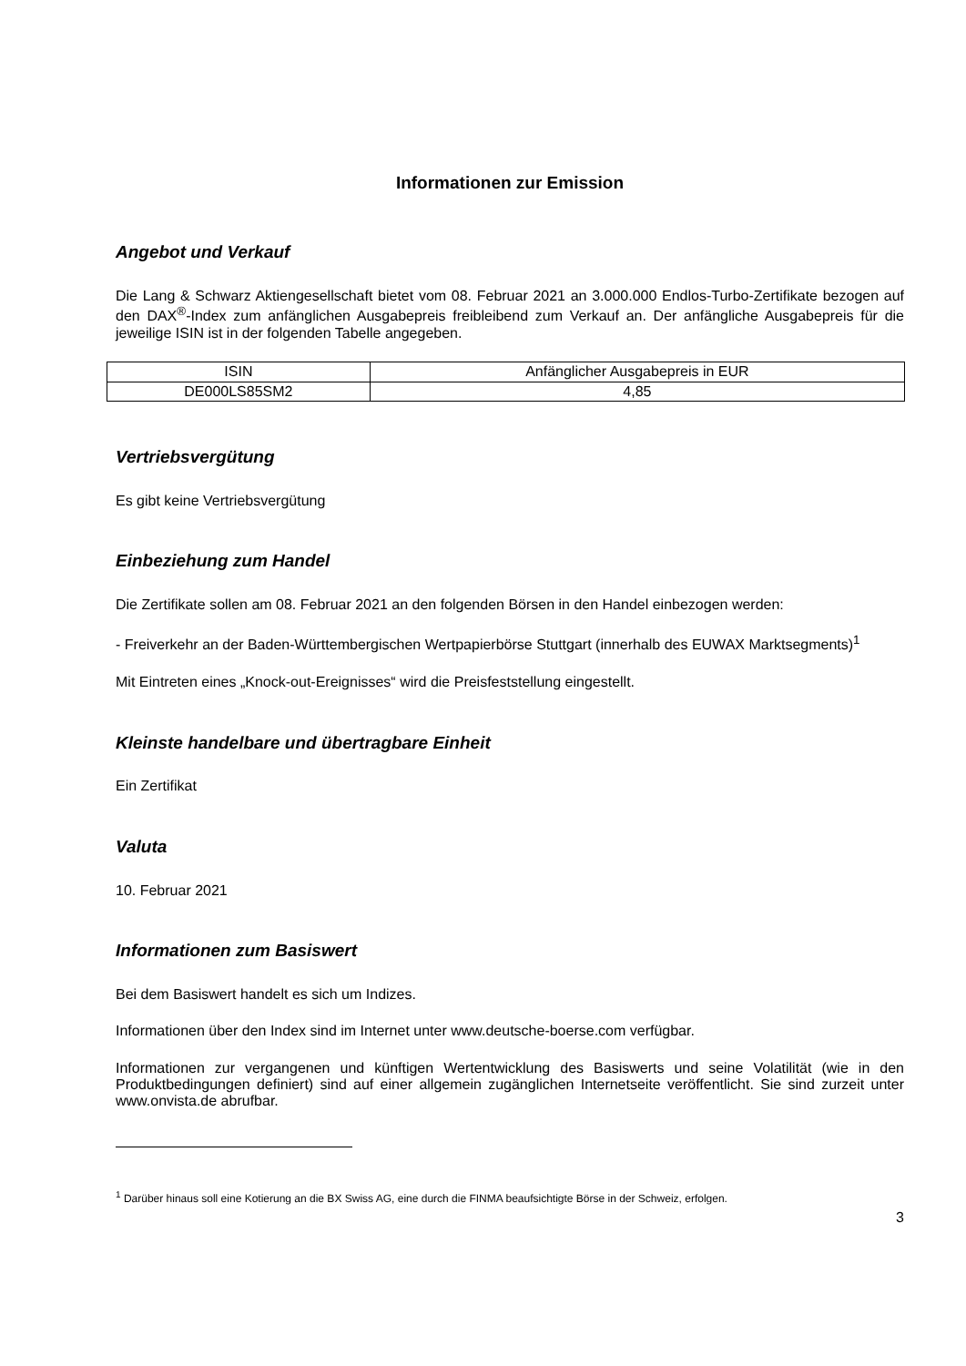Informationen zur Emission
Angebot und Verkauf
Die Lang & Schwarz Aktiengesellschaft bietet vom 08. Februar 2021 an 3.000.000 Endlos-Turbo-Zertifikate bezogen auf den DAX<sup>®</sup>-Index zum anfänglichen Ausgabepreis freibleibend zum Verkauf an. Der anfängliche Ausgabepreis für die jeweilige ISIN ist in der folgenden Tabelle angegeben.
| ISIN | Anfänglicher Ausgabepreis in EUR |
| DE000LS85SM2 | 4,85 |
Vertriebsvergütung
Es gibt keine Vertriebsvergütung
Einbeziehung zum Handel
Die Zertifikate sollen am 08. Februar 2021 an den folgenden Börsen in den Handel einbezogen werden:
- Freiverkehr an der Baden-Württembergischen Wertpapierbörse Stuttgart (innerhalb des EUWAX Marktsegments)<sup>1</sup>
Mit Eintreten eines „Knock-out-Ereignisses“ wird die Preisfeststellung eingestellt.
Kleinste handelbare und übertragbare Einheit
Ein Zertifikat
Valuta
10. Februar 2021
Informationen zum Basiswert
Bei dem Basiswert handelt es sich um Indizes.
Informationen über den Index sind im Internet unter www.deutsche-boerse.com verfügbar.
Informationen zur vergangenen und künftigen Wertentwicklung des Basiswerts und seine Volatilität (wie in den Produktbedingungen definiert) sind auf einer allgemein zugänglichen Internetseite veröffentlicht. Sie sind zurzeit unter www.onvista.de abrufbar.
<sup>1</sup> Darüber hinaus soll eine Kotierung an die BX Swiss AG, eine durch die FINMA beaufsichtigte Börse in der Schweiz, erfolgen.
3